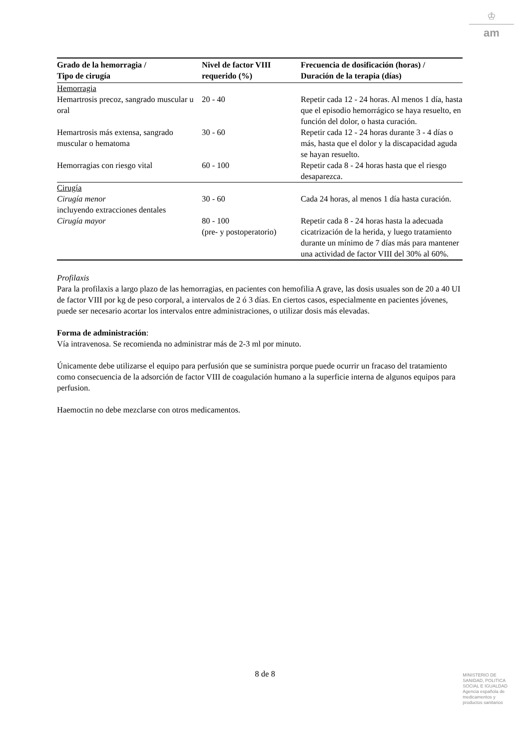♔
am
| Grado de la hemorragia / Tipo de cirugía | Nivel de factor VIII requerido (%) | Frecuencia de dosificación (horas) / Duración de la terapia (días) |
| --- | --- | --- |
| Hemorragia | | |
| Hemartrosis precoz, sangrado muscular u oral | 20 - 40 | Repetir cada 12 - 24 horas. Al menos 1 día, hasta que el episodio hemorrágico se haya resuelto, en función del dolor, o hasta curación. |
| Hemartrosis más extensa, sangrado muscular o hematoma | 30 - 60 | Repetir cada 12 - 24 horas durante 3 - 4 días o más, hasta que el dolor y la discapacidad aguda se hayan resuelto. |
| Hemorragias con riesgo vital | 60 - 100 | Repetir cada 8 - 24 horas hasta que el riesgo desaparezca. |
| Cirugía | | |
| Cirugía menor incluyendo extracciones dentales | 30 - 60 | Cada 24 horas, al menos 1 día hasta curación. |
| Cirugía mayor | 80 - 100 (pre- y postoperatorio) | Repetir cada 8 - 24 horas hasta la adecuada cicatrización de la herida, y luego tratamiento durante un mínimo de 7 días más para mantener una actividad de factor VIII del 30% al 60%. |
Profilaxis
Para la profilaxis a largo plazo de las hemorragias, en pacientes con hemofilia A grave, las dosis usuales son de 20 a 40 UI de factor VIII por kg de peso corporal, a intervalos de 2 ó 3 días. En ciertos casos, especialmente en pacientes jóvenes, puede ser necesario acortar los intervalos entre administraciones, o utilizar dosis más elevadas.
Forma de administración:
Vía intravenosa. Se recomienda no administrar más de 2-3 ml por minuto.
Únicamente debe utilizarse el equipo para perfusión que se suministra porque puede ocurrir un fracaso del tratamiento como consecuencia de la adsorción de factor VIII de coagulación humano a la superficie interna de algunos equipos para perfusion.
Haemoctin no debe mezclarse con otros medicamentos.
8 de 8
MINISTERIO DE
SANIDAD, POLITICA
SOCIAL E IGUALDAD
Agencia española de
medicamentos y
productos sanitarios